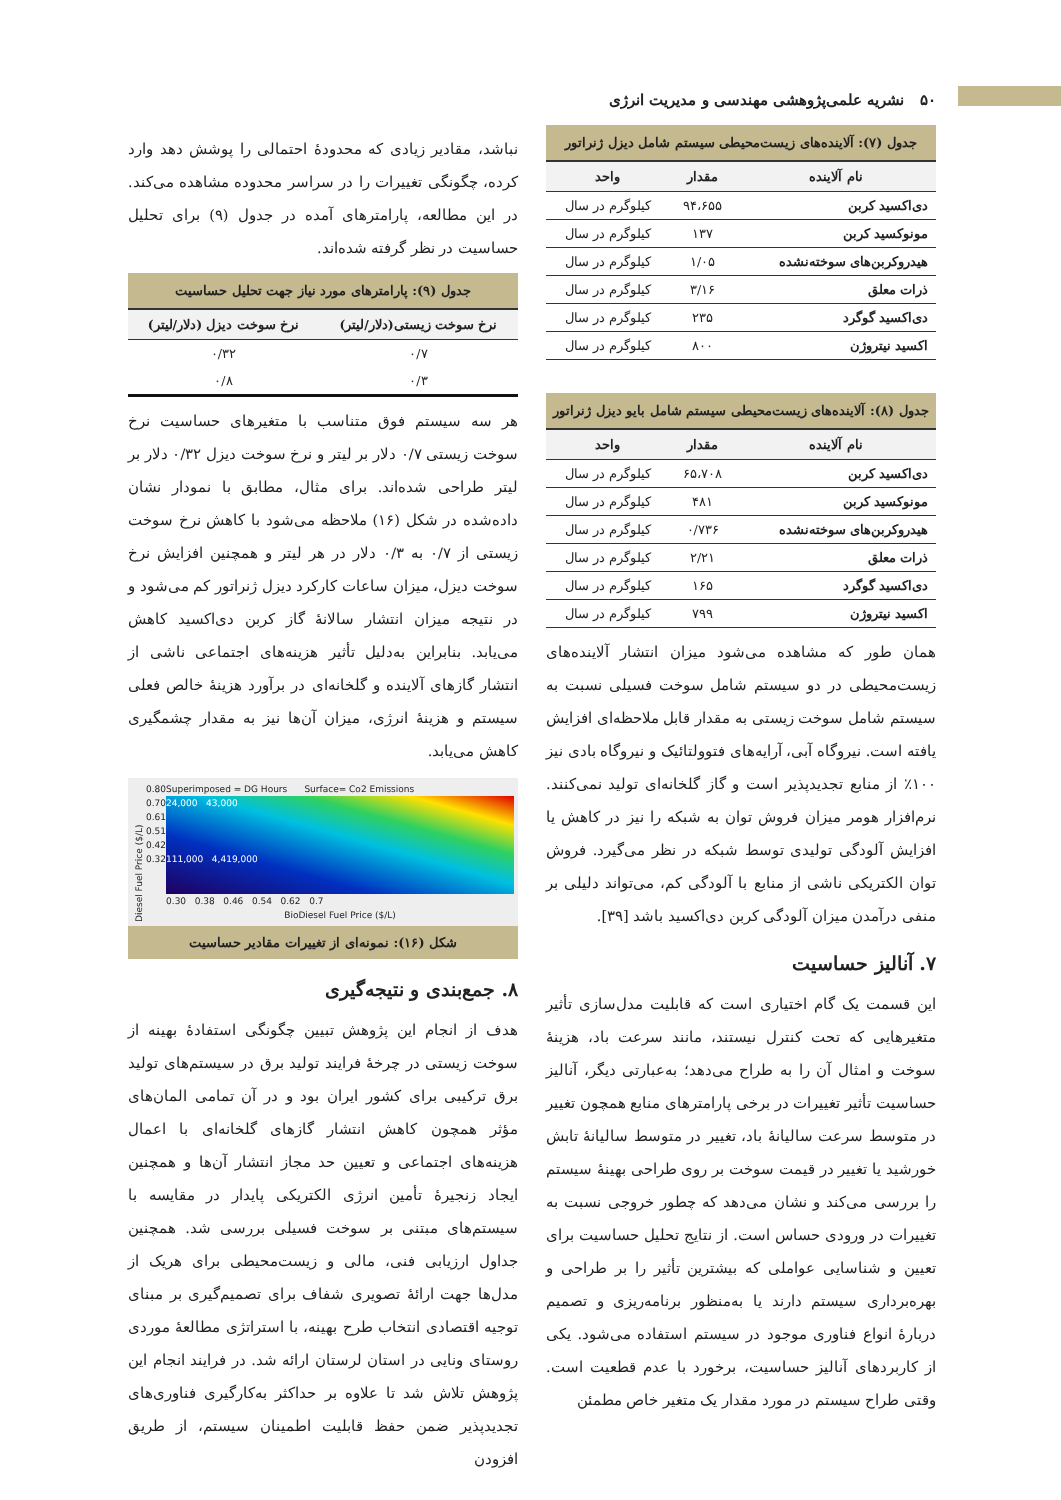۵۰ نشریه علمی‌پژوهشی مهندسی و مدیریت انرژی
جدول (۷): آلاینده‌های زیست‌محیطی سیستم شامل دیزل ژنراتور
| نام آلاینده | مقدار | واحد |
| --- | --- | --- |
| دی‌اکسید کربن | ۹۴،۶۵۵ | کیلوگرم در سال |
| مونوکسید کربن | ۱۳۷ | کیلوگرم در سال |
| هیدروکربن‌های سوخته‌نشده | ۱/۰۵ | کیلوگرم در سال |
| ذرات معلق | ۳/۱۶ | کیلوگرم در سال |
| دی‌اکسید گوگرد | ۲۳۵ | کیلوگرم در سال |
| اکسید نیتروژن | ۸۰۰ | کیلوگرم در سال |
جدول (۸): آلاینده‌های زیست‌محیطی سیستم شامل بایو دیزل ژنراتور
| نام آلاینده | مقدار | واحد |
| --- | --- | --- |
| دی‌اکسید کربن | ۶۵،۷۰۸ | کیلوگرم در سال |
| مونوکسید کربن | ۴۸۱ | کیلوگرم در سال |
| هیدروکربن‌های سوخته‌نشده | ۰/۷۳۶ | کیلوگرم در سال |
| ذرات معلق | ۲/۲۱ | کیلوگرم در سال |
| دی‌اکسید گوگرد | ۱۶۵ | کیلوگرم در سال |
| اکسید نیتروژن | ۷۹۹ | کیلوگرم در سال |
همان طور که مشاهده می‌شود میزان انتشار آلاینده‌های زیست‌محیطی در دو سیستم شامل سوخت فسیلی نسبت به سیستم شامل سوخت زیستی به مقدار قابل ملاحظه‌ای افزایش یافته است. نیروگاه آبی، آرایه‌های فتوولتائیک و نیروگاه بادی نیز ۱۰۰٪ از منابع تجدیدپذیر است و گاز گلخانه‌ای تولید نمی‌کنند. نرم‌افزار هومر میزان فروش توان به شبکه را نیز در کاهش یا افزایش آلودگی تولیدی توسط شبکه در نظر می‌گیرد. فروش توان الکتریکی ناشی از منابع با آلودگی کم، می‌تواند دلیلی بر منفی درآمدن میزان آلودگی کربن دی‌اکسید باشد [۳۹].
۷. آنالیز حساسیت
این قسمت یک گام اختیاری است که قابلیت مدل‌سازی تأثیر متغیرهایی که تحت کنترل نیستند، مانند سرعت باد، هزینهٔ سوخت و امثال آن را به طراح می‌دهد؛ به‌عبارتی دیگر، آنالیز حساسیت تأثیر تغییرات در برخی پارامترهای منابع همچون تغییر در متوسط سرعت سالیانهٔ باد، تغییر در متوسط سالیانهٔ تابش خورشید یا تغییر در قیمت سوخت بر روی طراحی بهینهٔ سیستم را بررسی می‌کند و نشان می‌دهد که چطور خروجی نسبت به تغییرات در ورودی حساس است. از نتایج تحلیل حساسیت برای تعیین و شناسایی عواملی که بیشترین تأثیر را بر طراحی و بهره‌برداری سیستم دارند یا به‌منظور برنامه‌ریزی و تصمیم دربارهٔ انواع فناوری موجود در سیستم استفاده می‌شود. یکی از کاربردهای آنالیز حساسیت، برخورد با عدم قطعیت است. وقتی طراح سیستم در مورد مقدار یک متغیر خاص مطمئن
نباشد، مقادیر زیادی که محدودهٔ احتمالی را پوشش دهد وارد کرده، چگونگی تغییرات را در سراسر محدوده مشاهده می‌کند. در این مطالعه، پارامترهای آمده در جدول (۹) برای تحلیل حساسیت در نظر گرفته شده‌اند.
جدول (۹): پارامترهای مورد نیاز جهت تحلیل حساسیت
| نرخ سوخت زیستی(دلار/لیتر) | نرخ سوخت دیزل (دلار/لیتر) |
| --- | --- |
| ۰/۷ | ۰/۳۲ |
| ۰/۳ | ۰/۸ |
هر سه سیستم فوق متناسب با متغیرهای حساسیت نرخ سوخت زیستی ۰/۷ دلار بر لیتر و نرخ سوخت دیزل ۰/۳۲ دلار بر لیتر طراحی شده‌اند. برای مثال، مطابق با نمودار نشان داده‌شده در شکل (۱۶) ملاحظه می‌شود با کاهش نرخ سوخت زیستی از ۰/۷ به ۰/۳ دلار در هر لیتر و همچنین افزایش نرخ سوخت دیزل، میزان ساعات کارکرد دیزل ژنراتور کم می‌شود و در نتیجه میزان انتشار سالانهٔ گاز کربن دی‌اکسید کاهش می‌یابد. بنابراین به‌دلیل تأثیر هزینه‌های اجتماعی ناشی از انتشار گازهای آلاینده و گلخانه‌ای در برآورد هزینهٔ خالص فعلی سیستم و هزینهٔ انرژی، میزان آن‌ها نیز به مقدار چشمگیری کاهش می‌یابد.
Diesel Fuel Price ($/L)
0.80
0.70
0.61
0.51
0.42
0.32
Superimposed = DG Hours Surface= Co2 Emissions
24,000 43,000
111,000 4,419,000
0.30 0.38 0.46 0.54 0.62 0.7
BioDiesel Fuel Price ($/L)
شکل (۱۶): نمونه‌ای از تغییرات مقادیر حساسیت
۸. جمع‌بندی و نتیجه‌گیری
هدف از انجام این پژوهش تبیین چگونگی استفادهٔ بهینه از سوخت زیستی در چرخهٔ فرایند تولید برق در سیستم‌های تولید برق ترکیبی برای کشور ایران بود و در آن تمامی المان‌های مؤثر همچون کاهش انتشار گازهای گلخانه‌ای با اعمال هزینه‌های اجتماعی و تعیین حد مجاز انتشار آن‌ها و همچنین ایجاد زنجیرهٔ تأمین انرژی الکتریکی پایدار در مقایسه با سیستم‌های مبتنی بر سوخت فسیلی بررسی شد. همچنین جداول ارزیابی فنی، مالی و زیست‌محیطی برای هریک از مدل‌ها جهت ارائهٔ تصویری شفاف برای تصمیم‌گیری بر مبنای توجیه اقتصادی انتخاب طرح بهینه، با استراتژی مطالعهٔ موردی روستای ونایی در استان لرستان ارائه شد. در فرایند انجام این پژوهش تلاش شد تا علاوه بر حداکثر به‌کارگیری فناوری‌های تجدیدپذیر ضمن حفظ قابلیت اطمینان سیستم، از طریق افزودن